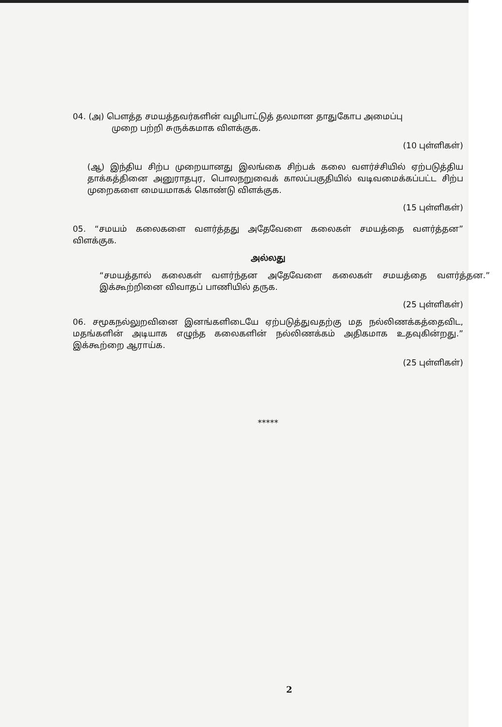04. (அ) பௌத்த சமயத்தவர்களின் வழிபாட்டுத் தலமான தாதுகோப அமைப்பு
முறை பற்றி சுருக்கமாக விளக்குக.
(10 புள்ளிகள்)
(ஆ) இந்திய சிற்ப முறையானது இலங்கை சிற்பக் கலை வளர்ச்சியில் ஏற்படுத்திய தாக்கத்தினை அனுராதபுர, பொலநறுவைக் காலப்பகுதியில் வடிவமைக்கப்பட்ட சிற்ப முறைகளை மையமாகக் கொண்டு விளக்குக.
(15 புள்ளிகள்)
05. “சமயம் கலைகளை வளர்த்தது அதேவேளை கலைகள் சமயத்தை வளர்த்தன” விளக்குக.
அல்லது
“சமயத்தால் கலைகள் வளர்ந்தன அதேவேளை கலைகள் சமயத்தை வளர்த்தன.” இக்கூற்றினை விவாதப் பாணியில் தருக.
(25 புள்ளிகள்)
06. சமூகநல்லுறவினை இனங்களிடையே ஏற்படுத்துவதற்கு மத நல்லிணக்கத்தைவிட, மதங்களின் அடியாக எழுந்த கலைகளின் நல்லிணக்கம் அதிகமாக உதவுகின்றது.” இக்கூற்றை ஆராய்க.
(25 புள்ளிகள்)
*****
2